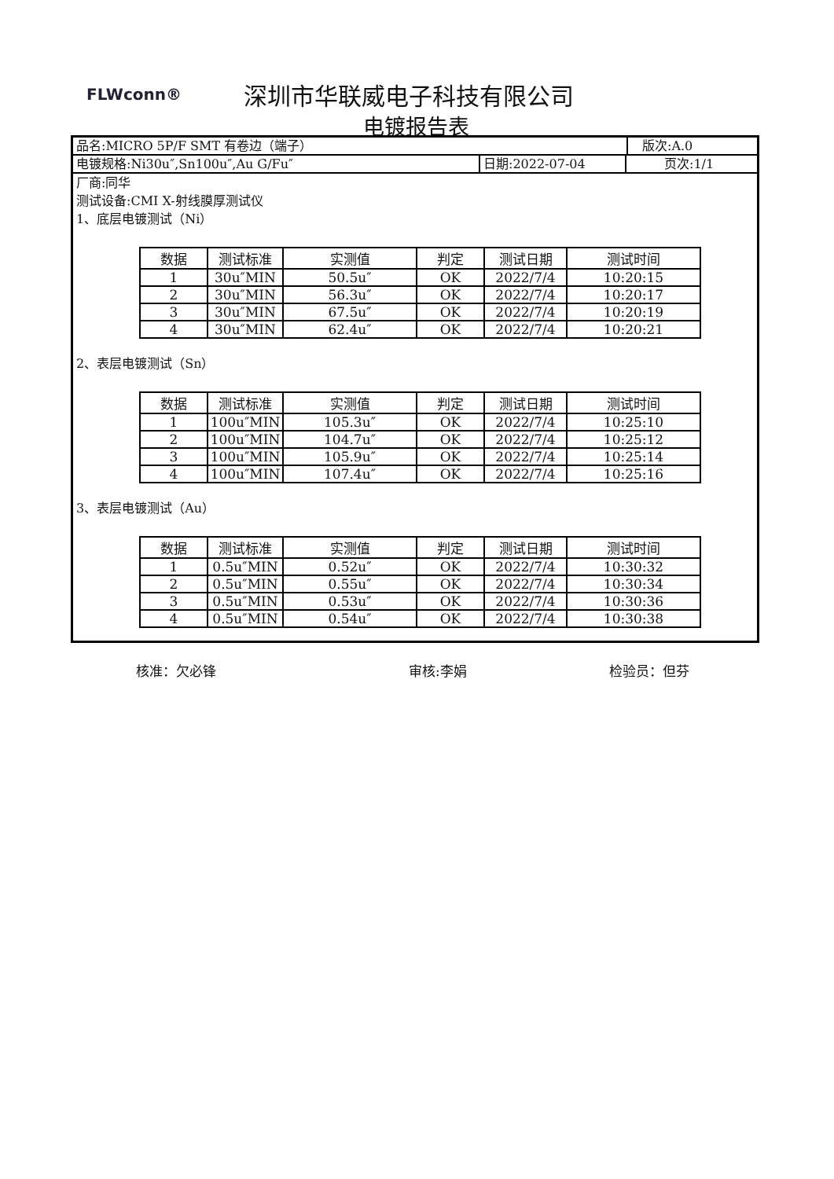FLWconn® 深圳市华联威电子科技有限公司
电镀报告表
品名:MICRO 5P/F SMT 有卷边（端子） 版次:A.0
电镀规格:Ni30u″,Sn100u″,Au G/Fu″ 日期:2022-07-04 页次:1/1
厂商:同华
测试设备:CMI X-射线膜厚测试仪
1、底层电镀测试（Ni）
| 数据 | 测试标准 | 实测值 | 判定 | 测试日期 | 测试时间 |
| --- | --- | --- | --- | --- | --- |
| 1 | 30u″MIN | 50.5u″ | OK | 2022/7/4 | 10:20:15 |
| 2 | 30u″MIN | 56.3u″ | OK | 2022/7/4 | 10:20:17 |
| 3 | 30u″MIN | 67.5u″ | OK | 2022/7/4 | 10:20:19 |
| 4 | 30u″MIN | 62.4u″ | OK | 2022/7/4 | 10:20:21 |
2、表层电镀测试（Sn）
| 数据 | 测试标准 | 实测值 | 判定 | 测试日期 | 测试时间 |
| --- | --- | --- | --- | --- | --- |
| 1 | 100u″MIN | 105.3u″ | OK | 2022/7/4 | 10:25:10 |
| 2 | 100u″MIN | 104.7u″ | OK | 2022/7/4 | 10:25:12 |
| 3 | 100u″MIN | 105.9u″ | OK | 2022/7/4 | 10:25:14 |
| 4 | 100u″MIN | 107.4u″ | OK | 2022/7/4 | 10:25:16 |
3、表层电镀测试（Au）
| 数据 | 测试标准 | 实测值 | 判定 | 测试日期 | 测试时间 |
| --- | --- | --- | --- | --- | --- |
| 1 | 0.5u″MIN | 0.52u″ | OK | 2022/7/4 | 10:30:32 |
| 2 | 0.5u″MIN | 0.55u″ | OK | 2022/7/4 | 10:30:34 |
| 3 | 0.5u″MIN | 0.53u″ | OK | 2022/7/4 | 10:30:36 |
| 4 | 0.5u″MIN | 0.54u″ | OK | 2022/7/4 | 10:30:38 |
核准：欠必锋 审核:李娟 检验员：但芬